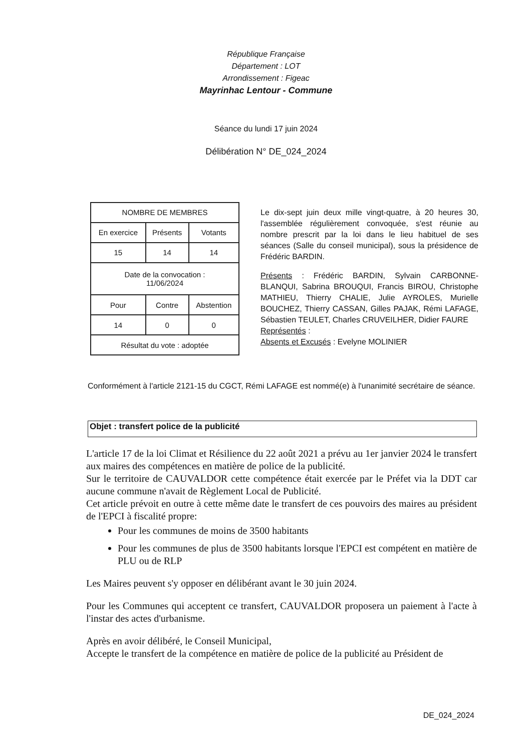République Française
Département : LOT
Arrondissement : Figeac
Mayrinhac Lentour - Commune
Séance du lundi 17 juin 2024
Délibération N° DE_024_2024
| NOMBRE DE MEMBRES | | |
| --- | --- | --- |
| En exercice | Présents | Votants |
| 15 | 14 | 14 |
| Date de la convocation : 11/06/2024 | | |
| Pour | Contre | Abstention |
| 14 | 0 | 0 |
| Résultat du vote : adoptée | | |
Le dix-sept juin deux mille vingt-quatre, à 20 heures 30, l'assemblée régulièrement convoquée, s'est réunie au nombre prescrit par la loi dans le lieu habituel de ses séances (Salle du conseil municipal), sous la présidence de Frédéric BARDIN.
Présents : Frédéric BARDIN, Sylvain CARBONNE-BLANQUI, Sabrina BROUQUI, Francis BIROU, Christophe MATHIEU, Thierry CHALIE, Julie AYROLES, Murielle BOUCHEZ, Thierry CASSAN, Gilles PAJAK, Rémi LAFAGE, Sébastien TEULET, Charles CRUVEILHER, Didier FAURE
Représentés :
Absents et Excusés : Evelyne MOLINIER
Conformément à l'article 2121-15 du CGCT, Rémi LAFAGE est nommé(e) à l'unanimité secrétaire de séance.
Objet : transfert police de la publicité
L'article 17 de la loi Climat et Résilience du 22 août 2021 a prévu au 1er janvier 2024 le transfert aux maires des compétences en matière de police de la publicité.
Sur le territoire de CAUVALDOR cette compétence était exercée par le Préfet via la DDT car aucune commune n'avait de Règlement Local de Publicité.
Cet article prévoit en outre à cette même date le transfert de ces pouvoirs des maires au président de l'EPCI à fiscalité propre:
Pour les communes de moins de 3500 habitants
Pour les communes de plus de 3500 habitants lorsque l'EPCI est compétent en matière de PLU ou de RLP
Les Maires peuvent s'y opposer en délibérant avant le 30 juin 2024.
Pour les Communes qui acceptent ce transfert, CAUVALDOR proposera un paiement à l'acte à l'instar des actes d'urbanisme.
Après en avoir délibéré, le Conseil Municipal,
Accepte le transfert de la compétence en matière de police de la publicité au Président de
DE_024_2024